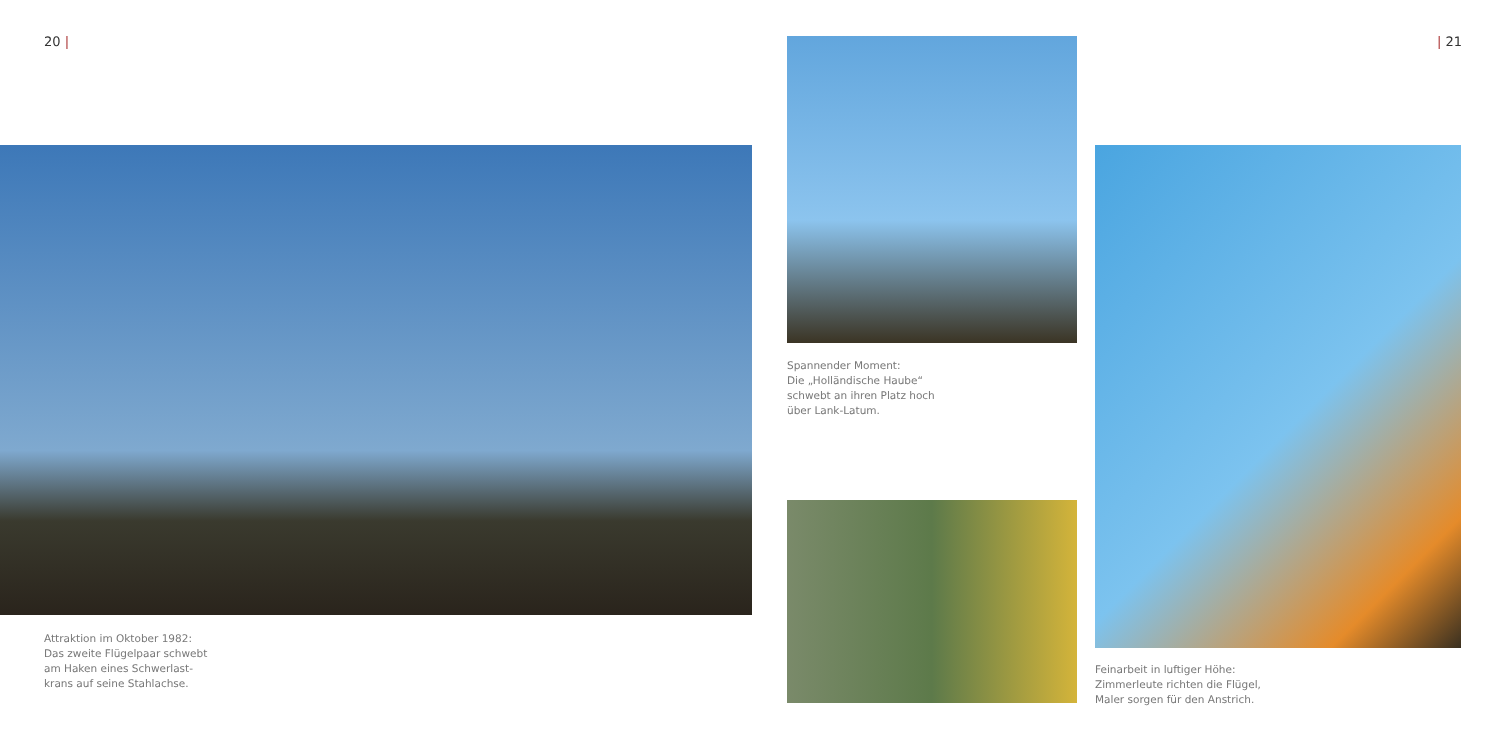20 |
Attraktion im Oktober 1982:
Das zweite Flügelpaar schwebt
am Haken eines Schwerlast-
krans auf seine Stahlachse.
Spannender Moment:
Die „Holländische Haube“
schwebt an ihren Platz hoch
über Lank-Latum.
| 21
Feinarbeit in luftiger Höhe:
Zimmerleute richten die Flügel,
Maler sorgen für den Anstrich.